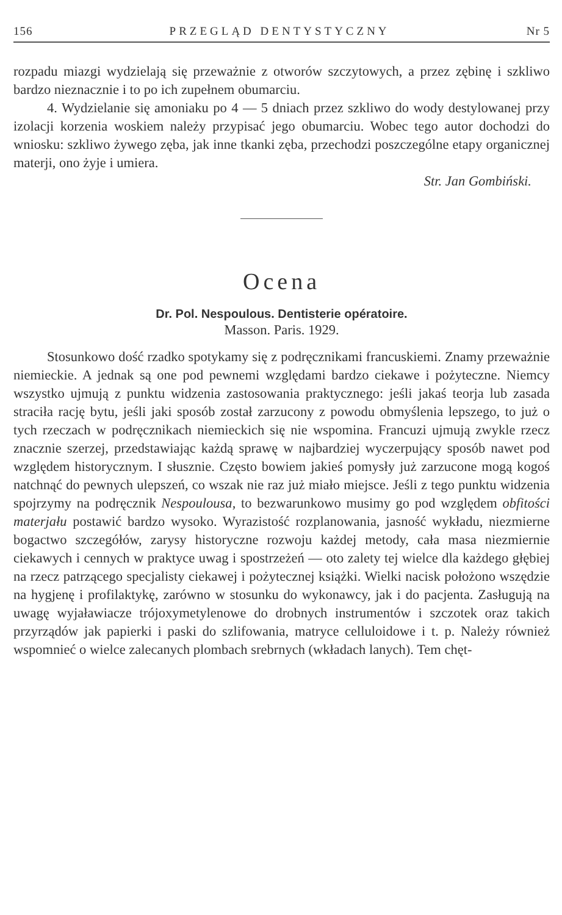156 PRZEGLĄD DENTYSTYCZNY Nr 5
rozpadu miazgi wydzielają się przeważnie z otworów szczytowych, a przez zębinę i szkliwo bardzo nieznacznie i to po ich zupełnem obumarciu.
4. Wydzielanie się amoniaku po 4 — 5 dniach przez szkliwo do wody destylowanej przy izolacji korzenia woskiem należy przypisać jego obumarciu. Wobec tego autor dochodzi do wniosku: szkliwo żywego zęba, jak inne tkanki zęba, przechodzi poszczególne etapy organicznej materji, ono żyje i umiera.
Str. Jan Gombiński.
Ocena
Dr. Pol. Nespoulous. Dentisterie opératoire.
Masson. Paris. 1929.
Stosunkowo dość rzadko spotykamy się z podręcznikami francuskiemi. Znamy przeważnie niemieckie. A jednak są one pod pewnemi względami bardzo ciekawe i pożyteczne. Niemcy wszystko ujmują z punktu widzenia zastosowania praktycznego: jeśli jakaś teorja lub zasada straciła rację bytu, jeśli jaki sposób został zarzucony z powodu obmyślenia lepszego, to już o tych rzeczach w podręcznikach niemieckich się nie wspomina. Francuzi ujmują zwykle rzecz znacznie szerzej, przedstawiając każdą sprawę w najbardziej wyczerpujący sposób nawet pod względem historycznym. I słusznie. Często bowiem jakieś pomysły już zarzucone mogą kogoś natchnąć do pewnych ulepszeń, co wszak nie raz już miało miejsce. Jeśli z tego punktu widzenia spojrzymy na podręcznik Nespoulousa, to bezwarunkowo musimy go pod względem obfitości materjału postawić bardzo wysoko. Wyrazistość rozplanowania, jasność wykładu, niezmierne bogactwo szczegółów, zarysy historyczne rozwoju każdej metody, cała masa niezmiernie ciekawych i cennych w praktyce uwag i spostrzeżeń — oto zalety tej wielce dla każdego głębiej na rzecz patrzącego specjalisty ciekawej i pożytecznej książki. Wielki nacisk położono wszędzie na hygjenę i profilaktykę, zarówno w stosunku do wykonawcy, jak i do pacjenta. Zasługują na uwagę wyjaławiacze trójoxymetylenowe do drobnych instrumentów i szczotek oraz takich przyrządów jak papierki i paski do szlifowania, matryce celluloidowe i t. p. Należy również wspomnieć o wielce zalecanych plombach srebrnych (wkładach lanych). Tem chęt-